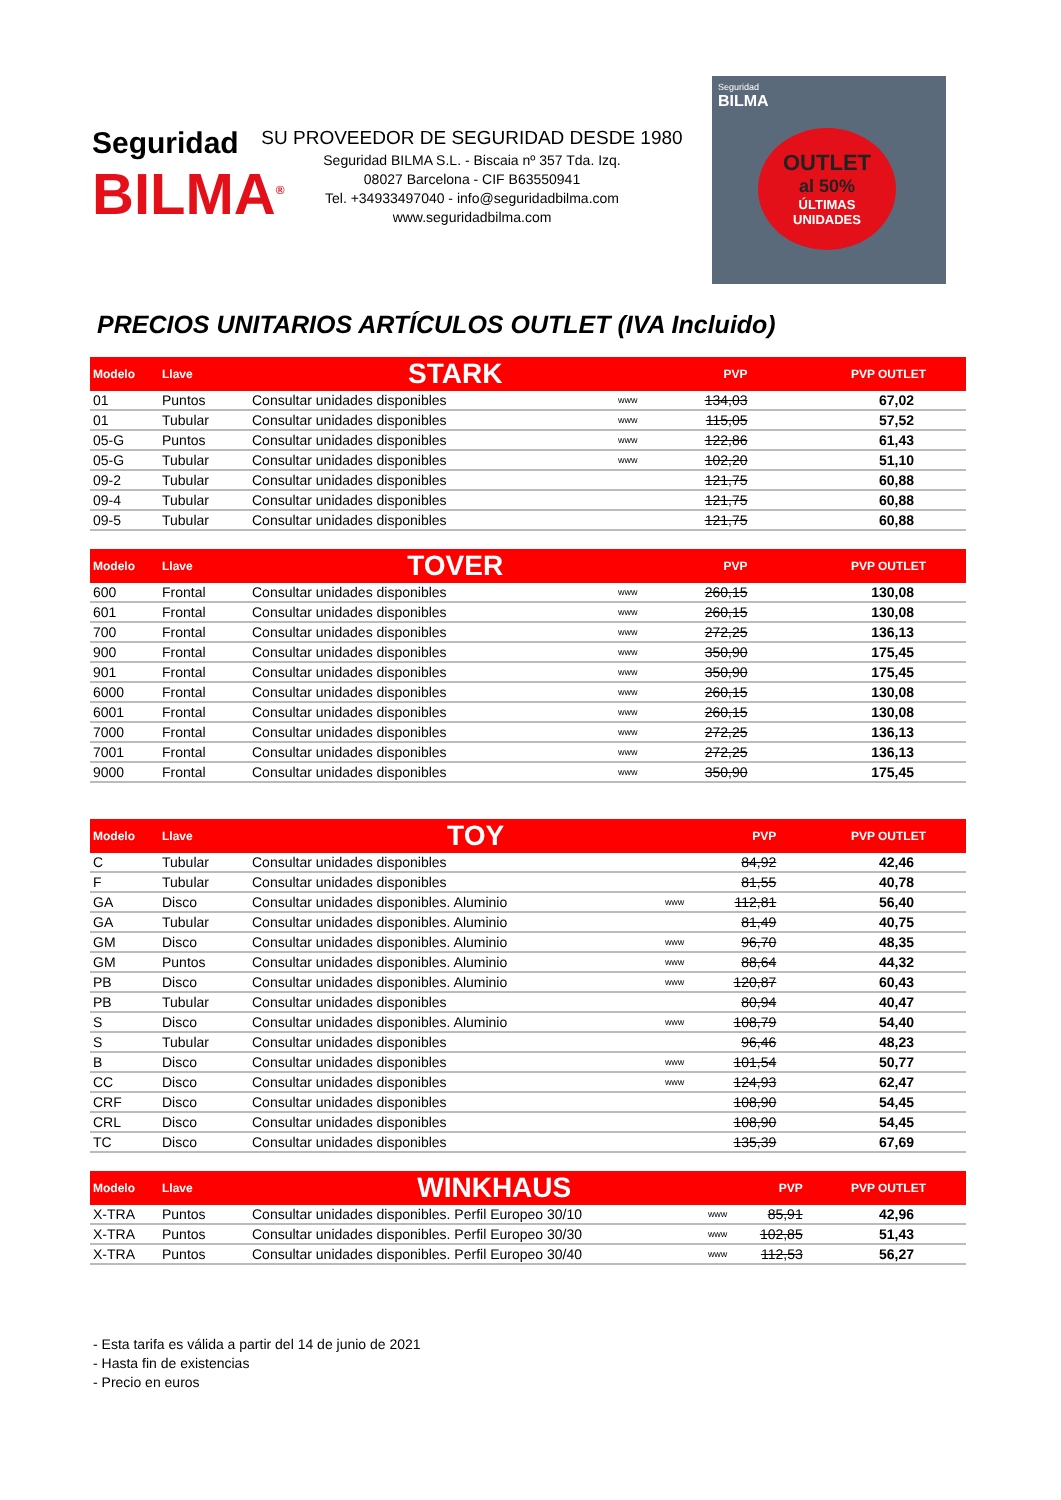Seguridad
BILMA<sup>®</sup>
SU PROVEEDOR DE SEGURIDAD DESDE 1980
Seguridad BILMA S.L. - Biscaia nº 357 Tda. Izq.
08027 Barcelona - CIF B63550941
Tel. +34933497040 - info@seguridadbilma.com
www.seguridadbilma.com
Seguridad
BILMA
OUTLET
al 50%
ÚLTIMAS
UNIDADES
PRECIOS UNITARIOS ARTÍCULOS OUTLET (IVA Incluido)
| Modelo | Llave | STARK | | PVP | PVP OUTLET |
| --- | --- | --- | --- | --- | --- |
| 01 | Puntos | Consultar unidades disponibles | www | 134,03 | 67,02 |
| 01 | Tubular | Consultar unidades disponibles | www | 115,05 | 57,52 |
| 05-G | Puntos | Consultar unidades disponibles | www | 122,86 | 61,43 |
| 05-G | Tubular | Consultar unidades disponibles | www | 102,20 | 51,10 |
| 09-2 | Tubular | Consultar unidades disponibles | | 121,75 | 60,88 |
| 09-4 | Tubular | Consultar unidades disponibles | | 121,75 | 60,88 |
| 09-5 | Tubular | Consultar unidades disponibles | | 121,75 | 60,88 |
| Modelo | Llave | TOVER | | PVP | PVP OUTLET |
| --- | --- | --- | --- | --- | --- |
| 600 | Frontal | Consultar unidades disponibles | www | 260,15 | 130,08 |
| 601 | Frontal | Consultar unidades disponibles | www | 260,15 | 130,08 |
| 700 | Frontal | Consultar unidades disponibles | www | 272,25 | 136,13 |
| 900 | Frontal | Consultar unidades disponibles | www | 350,90 | 175,45 |
| 901 | Frontal | Consultar unidades disponibles | www | 350,90 | 175,45 |
| 6000 | Frontal | Consultar unidades disponibles | www | 260,15 | 130,08 |
| 6001 | Frontal | Consultar unidades disponibles | www | 260,15 | 130,08 |
| 7000 | Frontal | Consultar unidades disponibles | www | 272,25 | 136,13 |
| 7001 | Frontal | Consultar unidades disponibles | www | 272,25 | 136,13 |
| 9000 | Frontal | Consultar unidades disponibles | www | 350,90 | 175,45 |
| Modelo | Llave | TOY | | PVP | PVP OUTLET |
| --- | --- | --- | --- | --- | --- |
| C | Tubular | Consultar unidades disponibles | | 84,92 | 42,46 |
| F | Tubular | Consultar unidades disponibles | | 81,55 | 40,78 |
| GA | Disco | Consultar unidades disponibles. Aluminio | www | 112,81 | 56,40 |
| GA | Tubular | Consultar unidades disponibles. Aluminio | | 81,49 | 40,75 |
| GM | Disco | Consultar unidades disponibles. Aluminio | www | 96,70 | 48,35 |
| GM | Puntos | Consultar unidades disponibles. Aluminio | www | 88,64 | 44,32 |
| PB | Disco | Consultar unidades disponibles. Aluminio | www | 120,87 | 60,43 |
| PB | Tubular | Consultar unidades disponibles | | 80,94 | 40,47 |
| S | Disco | Consultar unidades disponibles. Aluminio | www | 108,79 | 54,40 |
| S | Tubular | Consultar unidades disponibles | | 96,46 | 48,23 |
| B | Disco | Consultar unidades disponibles | www | 101,54 | 50,77 |
| CC | Disco | Consultar unidades disponibles | www | 124,93 | 62,47 |
| CRF | Disco | Consultar unidades disponibles | | 108,90 | 54,45 |
| CRL | Disco | Consultar unidades disponibles | | 108,90 | 54,45 |
| TC | Disco | Consultar unidades disponibles | | 135,39 | 67,69 |
| Modelo | Llave | WINKHAUS | | PVP | PVP OUTLET |
| --- | --- | --- | --- | --- | --- |
| X-TRA | Puntos | Consultar unidades disponibles. Perfil Europeo 30/10 | www | 85,91 | 42,96 |
| X-TRA | Puntos | Consultar unidades disponibles. Perfil Europeo 30/30 | www | 102,85 | 51,43 |
| X-TRA | Puntos | Consultar unidades disponibles. Perfil Europeo 30/40 | www | 112,53 | 56,27 |
- Esta tarifa es válida a partir del 14 de junio de 2021
- Hasta fin de existencias
- Precio en euros